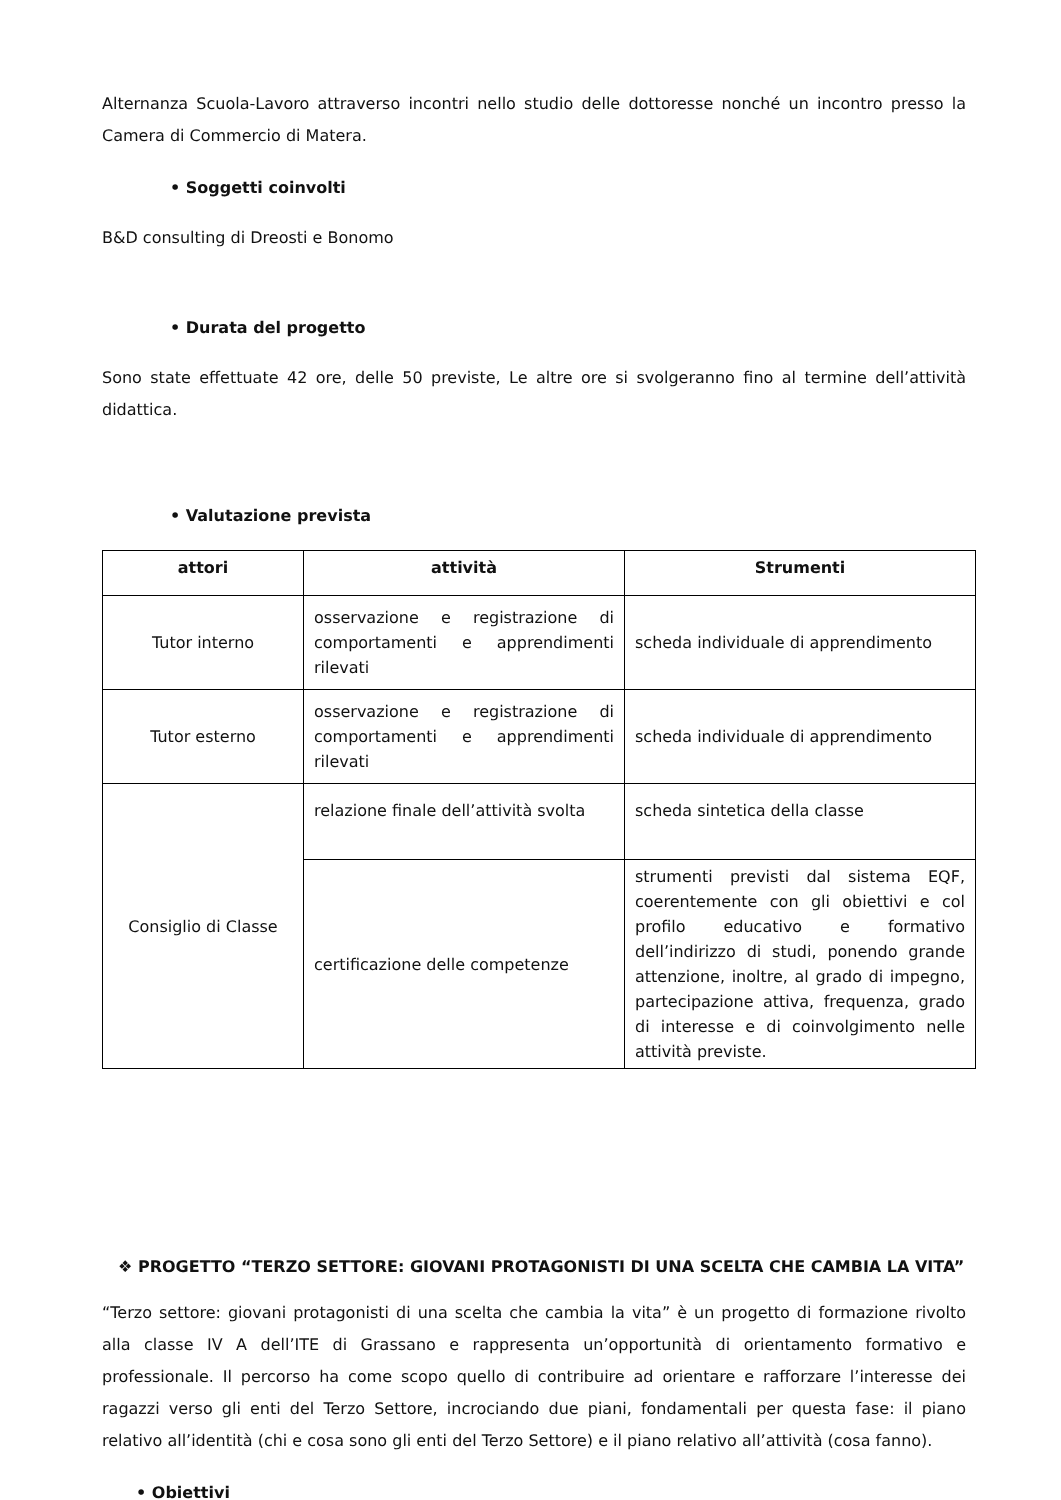Alternanza Scuola-Lavoro attraverso incontri nello studio delle dottoresse nonché un incontro presso la Camera di Commercio di Matera.
• Soggetti coinvolti
B&D consulting di Dreosti e Bonomo
• Durata del progetto
Sono state effettuate 42 ore, delle 50 previste, Le altre ore si svolgeranno fino al termine dell’attività didattica.
• Valutazione prevista
| attori | attività | Strumenti |
| --- | --- | --- |
| Tutor interno | osservazione e registrazione di comportamenti e apprendimenti rilevati | scheda individuale di apprendimento |
| Tutor esterno | osservazione e registrazione di comportamenti e apprendimenti rilevati | scheda individuale di apprendimento |
| Consiglio di Classe | relazione finale dell’attività svolta | scheda sintetica della classe |
| | certificazione delle competenze | strumenti previsti dal sistema EQF, coerentemente con gli obiettivi e col profilo educativo e formativo dell’indirizzo di studi, ponendo grande attenzione, inoltre, al grado di impegno, partecipazione attiva, frequenza, grado di interesse e di coinvolgimento nelle attività previste. |
❖ PROGETTO “TERZO SETTORE: GIOVANI PROTAGONISTI DI UNA SCELTA CHE CAMBIA LA VITA”
“Terzo settore: giovani protagonisti di una scelta che cambia la vita” è un progetto di formazione rivolto alla classe IV A dell’ITE di Grassano e rappresenta un’opportunità di orientamento formativo e professionale. Il percorso ha come scopo quello di contribuire ad orientare e rafforzare l’interesse dei ragazzi verso gli enti del Terzo Settore, incrociando due piani, fondamentali per questa fase: il piano relativo all’identità (chi e cosa sono gli enti del Terzo Settore) e il piano relativo all’attività (cosa fanno).
• Obiettivi